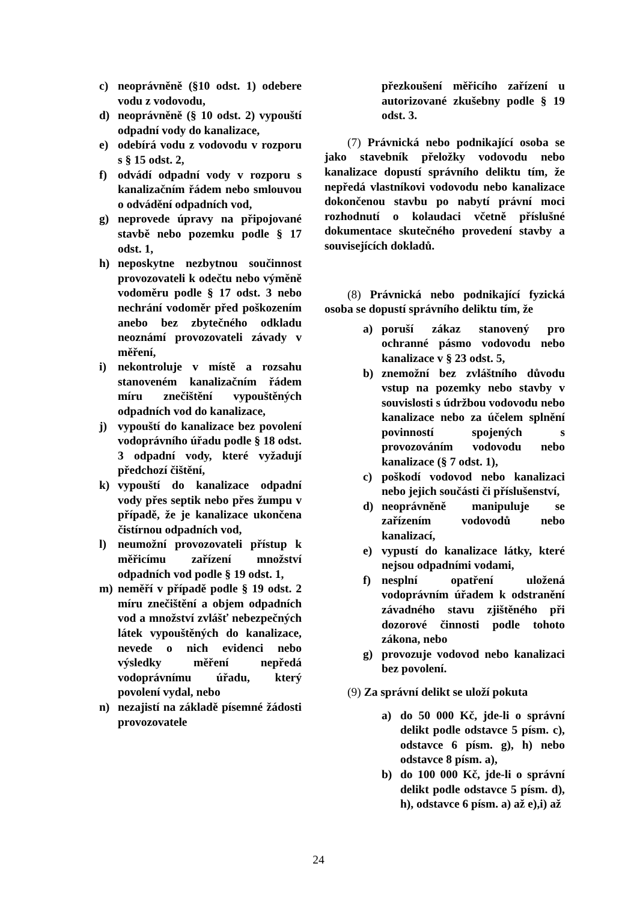c) neoprávněně (§10 odst. 1) odebere vodu z vodovodu,
d) neoprávněně (§ 10 odst. 2) vypouští odpadní vody do kanalizace,
e) odebírá vodu z vodovodu v rozporu s § 15 odst. 2,
f) odvádí odpadní vody v rozporu s kanalizačním řádem nebo smlouvou o odvádění odpadních vod,
g) neprovede úpravy na připojované stavbě nebo pozemku podle § 17 odst. 1,
h) neposkytne nezbytnou součinnost provozovateli k odečtu nebo výměně vodoměru podle § 17 odst. 3 nebo nechrání vodoměr před poškozením anebo bez zbytečného odkladu neoznámí provozovateli závady v měření,
i) nekontroluje v místě a rozsahu stanoveném kanalizačním řádem míru znečištění vypouštěných odpadních vod do kanalizace,
j) vypouští do kanalizace bez povolení vodoprávního úřadu podle § 18 odst. 3 odpadní vody, které vyžadují předchozí čištění,
k) vypouští do kanalizace odpadní vody přes septik nebo přes žumpu v případě, že je kanalizace ukončena čistírnou odpadních vod,
l) neumožní provozovateli přístup k měřicímu zařízení množství odpadních vod podle § 19 odst. 1,
m) neměří v případě podle § 19 odst. 2 míru znečištění a objem odpadních vod a množství zvlášť nebezpečných látek vypouštěných do kanalizace, nevede o nich evidenci nebo výsledky měření nepředá vodoprávnímu úřadu, který povolení vydal, nebo
n) nezajistí na základě písemné žádosti provozovatele
přezkoušení měřicího zařízení u autorizované zkušebny podle § 19 odst. 3.
(7) Právnická nebo podnikající osoba se jako stavebník přeložky vodovodu nebo kanalizace dopustí správního deliktu tím, že nepředá vlastníkovi vodovodu nebo kanalizace dokončenou stavbu po nabytí právní moci rozhodnutí o kolaudaci včetně příslušné dokumentace skutečného provedení stavby a souvisejících dokladů.
(8) Právnická nebo podnikající fyzická osoba se dopustí správního deliktu tím, že
a) poruší zákaz stanovený pro ochranné pásmo vodovodu nebo kanalizace v § 23 odst. 5,
b) znemožní bez zvláštního důvodu vstup na pozemky nebo stavby v souvislosti s údržbou vodovodu nebo kanalizace nebo za účelem splnění povinností spojených s provozováním vodovodu nebo kanalizace (§ 7 odst. 1),
c) poškodí vodovod nebo kanalizaci nebo jejich součásti či příslušenství,
d) neoprávněně manipuluje se zařízením vodovodů nebo kanalizací,
e) vypustí do kanalizace látky, které nejsou odpadními vodami,
f) nesplní opatření uložená vodoprávním úřadem k odstranění závadného stavu zjištěného při dozorové činnosti podle tohoto zákona, nebo
g) provozuje vodovod nebo kanalizaci bez povolení.
(9) Za správní delikt se uloží pokuta
a) do 50 000 Kč, jde-li o správní delikt podle odstavce 5 písm. c), odstavce 6 písm. g), h) nebo odstavce 8 písm. a),
b) do 100 000 Kč, jde-li o správní delikt podle odstavce 5 písm. d), h), odstavce 6 písm. a) až e),i) až
24